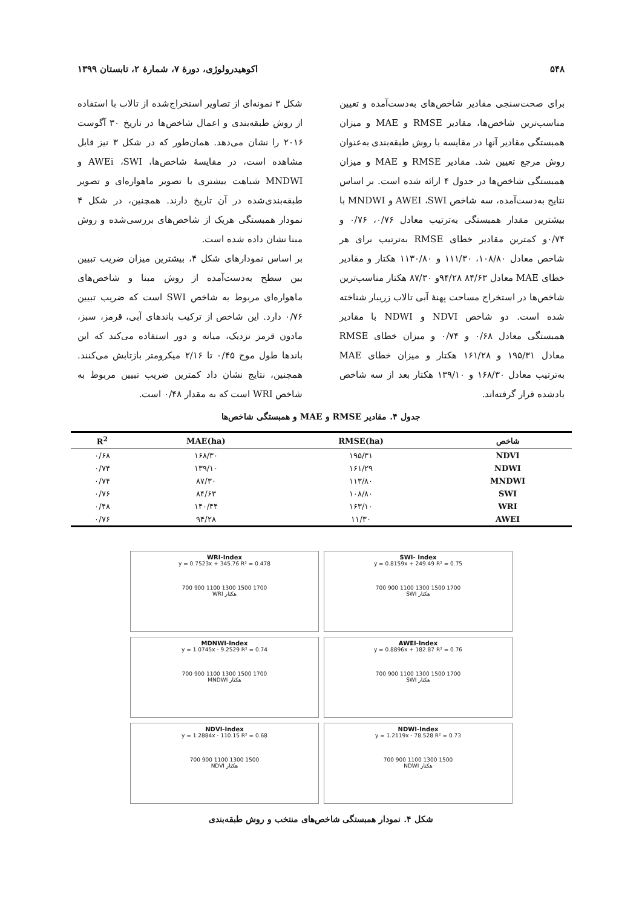۵۴۸ اکوهیدرولوژی، دورهٔ ۷، شمارهٔ ۲، تابستان ۱۳۹۹
برای صحت‌سنجی مقادیر شاخص‌های به‌دست‌آمده و تعیین مناسب‌ترین شاخص‌ها، مقادیر RMSE و MAE و میزان همبستگی مقادیر آنها در مقایسه با روش طبقه‌بندی به‌عنوان روش مرجع تعیین شد. مقادیر RMSE و MAE و میزان همبستگی شاخص‌ها در جدول ۴ ارائه شده است. بر اساس نتایج به‌دست‌آمده، سه شاخص AWEI ،SWI و MNDWI با بیشترین مقدار همبستگی به‌ترتیب معادل ۰/۷۶، ۰/۷۶ و ۰/۷۴و کمترین مقادیر خطای RMSE به‌ترتیب برای هر شاخص معادل ۱۰۸/۸۰، ۱۱۱/۳۰ و ۱۱۳۰/۸۰ هکتار و مقادیر خطای MAE معادل ۸۴/۶۳ ۹۴/۲۸و ۸۷/۳۰ هکتار مناسب‌ترین شاخص‌ها در استخراج مساحت پهنهٔ آبی تالاب زریبار شناخته شده است. دو شاخص NDVI و NDWI با مقادیر همبستگی معادل ۰/۶۸ و ۰/۷۴ و میزان خطای RMSE معادل ۱۹۵/۳۱ و ۱۶۱/۲۸ هکتار و میزان خطای MAE به‌ترتیب معادل ۱۶۸/۳۰ و ۱۳۹/۱۰ هکتار بعد از سه شاخص یادشده قرار گرفته‌اند.
شکل ۳ نمونه‌ای از تصاویر استخراج‌شده از تالاب با استفاده از روش طبقه‌بندی و اعمال شاخص‌ها در تاریخ ۳۰ آگوست ۲۰۱۶ را نشان می‌دهد. همان‌طور که در شکل ۳ نیز قابل مشاهده است، در مقایسهٔ شاخص‌ها، AWEi ،SWI و MNDWI شباهت بیشتری با تصویر ماهواره‌ای و تصویر طبقه‌بندی‌شده در آن تاریخ دارند. همچنین، در شکل ۴ نمودار همبستگی هریک از شاخص‌های بررسی‌شده و روش مبنا نشان داده شده است.
بر اساس نمودارهای شکل ۴، بیشترین میزان ضریب تبیین بین سطح به‌دست‌آمده از روش مبنا و شاخص‌های ماهواره‌ای مربوط به شاخص SWI است که ضریب تبیین ۰/۷۶ دارد. این شاخص از ترکیب باندهای آبی، قرمز، سبز، مادون قرمز نزدیک، میانه و دور استفاده می‌کند که این باندها طول موج ۰/۴۵ تا ۲/۱۶ میکرومتر بازتابش می‌کنند. همچنین، نتایج نشان داد کمترین ضریب تبیین مربوط به شاخص WRI است که به مقدار ۰/۴۸ است.
جدول ۴. مقادیر RMSE و MAE و همبستگی شاخص‌ها
| شاخص | RMSE(ha) | MAE(ha) | R<sup>2</sup> |
| --- | --- | --- | --- |
| NDVI | ۱۹۵/۳۱ | ۱۶۸/۳۰ | ۰/۶۸ |
| NDWI | ۱۶۱/۲۹ | ۱۳۹/۱۰ | ۰/۷۴ |
| MNDWI | ۱۱۳/۸۰ | ۸۷/۳۰ | ۰/۷۴ |
| SWI | ۱۰۸/۸۰ | ۸۴/۶۳ | ۰/۷۶ |
| WRI | ۱۶۳/۱۰ | ۱۴۰/۴۴ | ۰/۴۸ |
| AWEI | ۱۱/۳۰ | ۹۴/۲۸ | ۰/۷۶ |
WRI-Index
y = 0.7523x + 345.76 R² = 0.478
700 900 1100 1300 1500 1700
WRI هکتار
SWI- Index
y = 0.8159x + 249.49 R² = 0.75
700 900 1100 1300 1500 1700
SWI هکتار
MDNWI-Index
y = 1.0745x - 9.2529 R² = 0.74
700 900 1100 1300 1500 1700
MNDWI هکتار
AWEI-Index
y = 0.8896x + 182.87 R² = 0.76
700 900 1100 1300 1500 1700
SWI هکتار
NDVI-Index
y = 1.2884x - 110.15 R² = 0.68
700 900 1100 1300 1500
NDVI هکتار
NDWI-Index
y = 1.2119x - 78.528 R² = 0.73
700 900 1100 1300 1500
NDWI هکتار
شکل ۴. نمودار همبستگی شاخص‌های منتخب و روش طبقه‌بندی